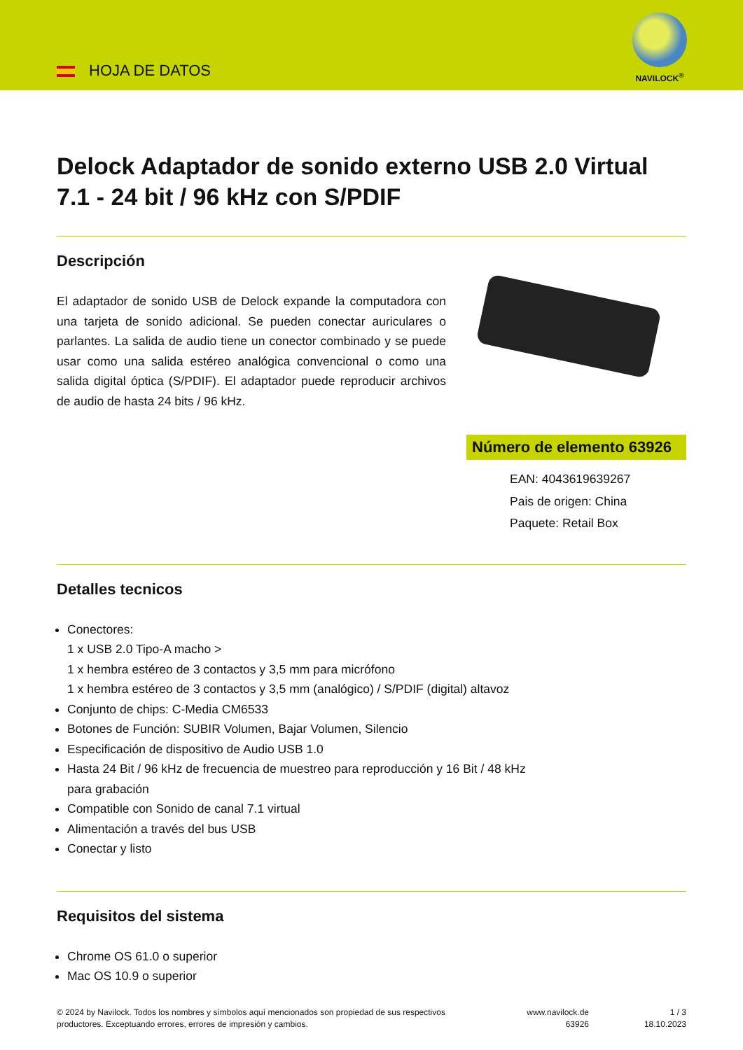HOJA DE DATOS
NAVILOCK<sup>®</sup>
Delock Adaptador de sonido externo USB 2.0 Virtual 7.1 - 24 bit / 96 kHz con S/PDIF
Descripción
El adaptador de sonido USB de Delock expande la computadora con una tarjeta de sonido adicional. Se pueden conectar auriculares o parlantes. La salida de audio tiene un conector combinado y se puede usar como una salida estéreo analógica convencional o como una salida digital óptica (S/PDIF). El adaptador puede reproducir archivos de audio de hasta 24 bits / 96 kHz.
Número de elemento 63926
EAN: 4043619639267
Pais de origen: China
Paquete: Retail Box
Detalles tecnicos
Conectores:
1 x USB 2.0 Tipo-A macho >
1 x hembra estéreo de 3 contactos y 3,5 mm para micrófono
1 x hembra estéreo de 3 contactos y 3,5 mm (analógico) / S/PDIF (digital) altavoz
Conjunto de chips: C-Media CM6533
Botones de Función: SUBIR Volumen, Bajar Volumen, Silencio
Especificación de dispositivo de Audio USB 1.0
Hasta 24 Bit / 96 kHz de frecuencia de muestreo para reproducción y 16 Bit / 48 kHz
para grabación
Compatible con Sonido de canal 7.1 virtual
Alimentación a través del bus USB
Conectar y listo
Requisitos del sistema
Chrome OS 61.0 o superior
Mac OS 10.9 o superior
© 2024 by Navilock. Todos los nombres y símbolos aquí mencionados son propiedad de sus respectivos productores. Exceptuando errores, errores de impresión y cambios.
www.navilock.de
63926
1 / 3
18.10.2023